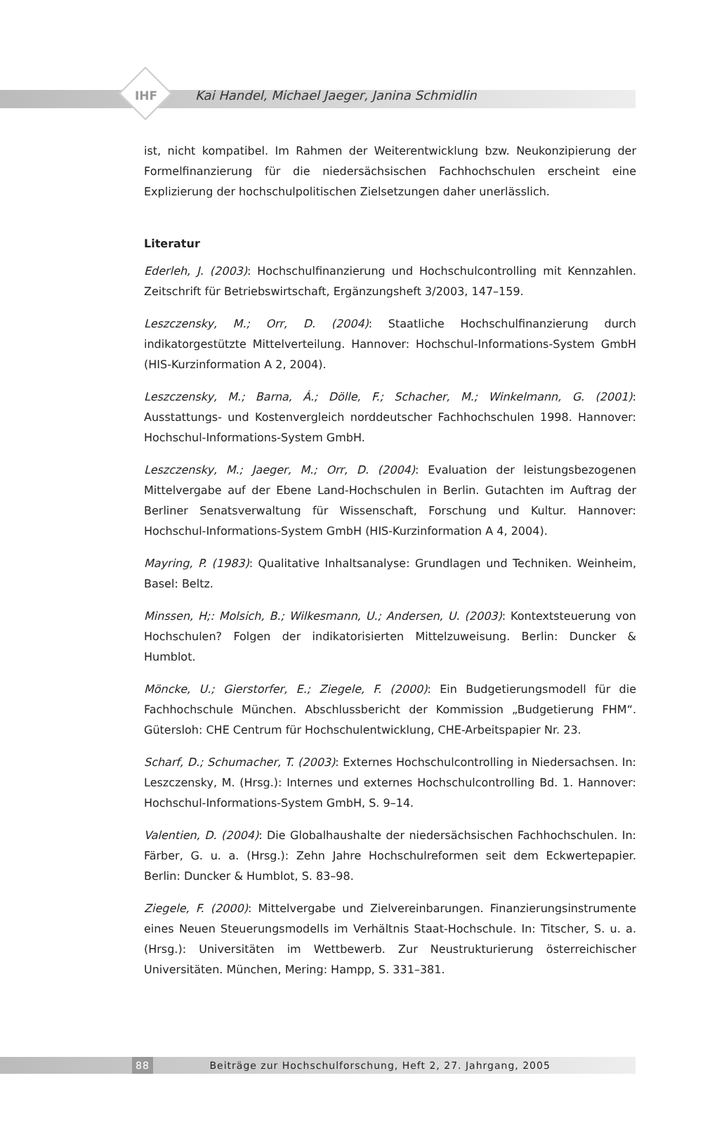IHF Kai Handel, Michael Jaeger, Janina Schmidlin
ist, nicht kompatibel. Im Rahmen der Weiterentwicklung bzw. Neukonzipierung der Formelfinanzierung für die niedersächsischen Fachhochschulen erscheint eine Explizierung der hochschulpolitischen Zielsetzungen daher unerlässlich.
Literatur
Ederleh, J. (2003): Hochschulfinanzierung und Hochschulcontrolling mit Kennzahlen. Zeitschrift für Betriebswirtschaft, Ergänzungsheft 3/2003, 147–159.
Leszczensky, M.; Orr, D. (2004): Staatliche Hochschulfinanzierung durch indikatorgestützte Mittelverteilung. Hannover: Hochschul-Informations-System GmbH (HIS-Kurzinformation A 2, 2004).
Leszczensky, M.; Barna, Á.; Dölle, F.; Schacher, M.; Winkelmann, G. (2001): Ausstattungs- und Kostenvergleich norddeutscher Fachhochschulen 1998. Hannover: Hochschul-Informations-System GmbH.
Leszczensky, M.; Jaeger, M.; Orr, D. (2004): Evaluation der leistungsbezogenen Mittelvergabe auf der Ebene Land-Hochschulen in Berlin. Gutachten im Auftrag der Berliner Senatsverwaltung für Wissenschaft, Forschung und Kultur. Hannover: Hochschul-Informations-System GmbH (HIS-Kurzinformation A 4, 2004).
Mayring, P. (1983): Qualitative Inhaltsanalyse: Grundlagen und Techniken. Weinheim, Basel: Beltz.
Minssen, H;: Molsich, B.; Wilkesmann, U.; Andersen, U. (2003): Kontextsteuerung von Hochschulen? Folgen der indikatorisierten Mittelzuweisung. Berlin: Duncker & Humblot.
Möncke, U.; Gierstorfer, E.; Ziegele, F. (2000): Ein Budgetierungsmodell für die Fachhochschule München. Abschlussbericht der Kommission „Budgetierung FHM“. Gütersloh: CHE Centrum für Hochschulentwicklung, CHE-Arbeitspapier Nr. 23.
Scharf, D.; Schumacher, T. (2003): Externes Hochschulcontrolling in Niedersachsen. In: Leszczensky, M. (Hrsg.): Internes und externes Hochschulcontrolling Bd. 1. Hannover: Hochschul-Informations-System GmbH, S. 9–14.
Valentien, D. (2004): Die Globalhaushalte der niedersächsischen Fachhochschulen. In: Färber, G. u. a. (Hrsg.): Zehn Jahre Hochschulreformen seit dem Eckwertepapier. Berlin: Duncker & Humblot, S. 83–98.
Ziegele, F. (2000): Mittelvergabe und Zielvereinbarungen. Finanzierungsinstrumente eines Neuen Steuerungsmodells im Verhältnis Staat-Hochschule. In: Titscher, S. u. a. (Hrsg.): Universitäten im Wettbewerb. Zur Neustrukturierung österreichischer Universitäten. München, Mering: Hampp, S. 331–381.
88 Beiträge zur Hochschulforschung, Heft 2, 27. Jahrgang, 2005